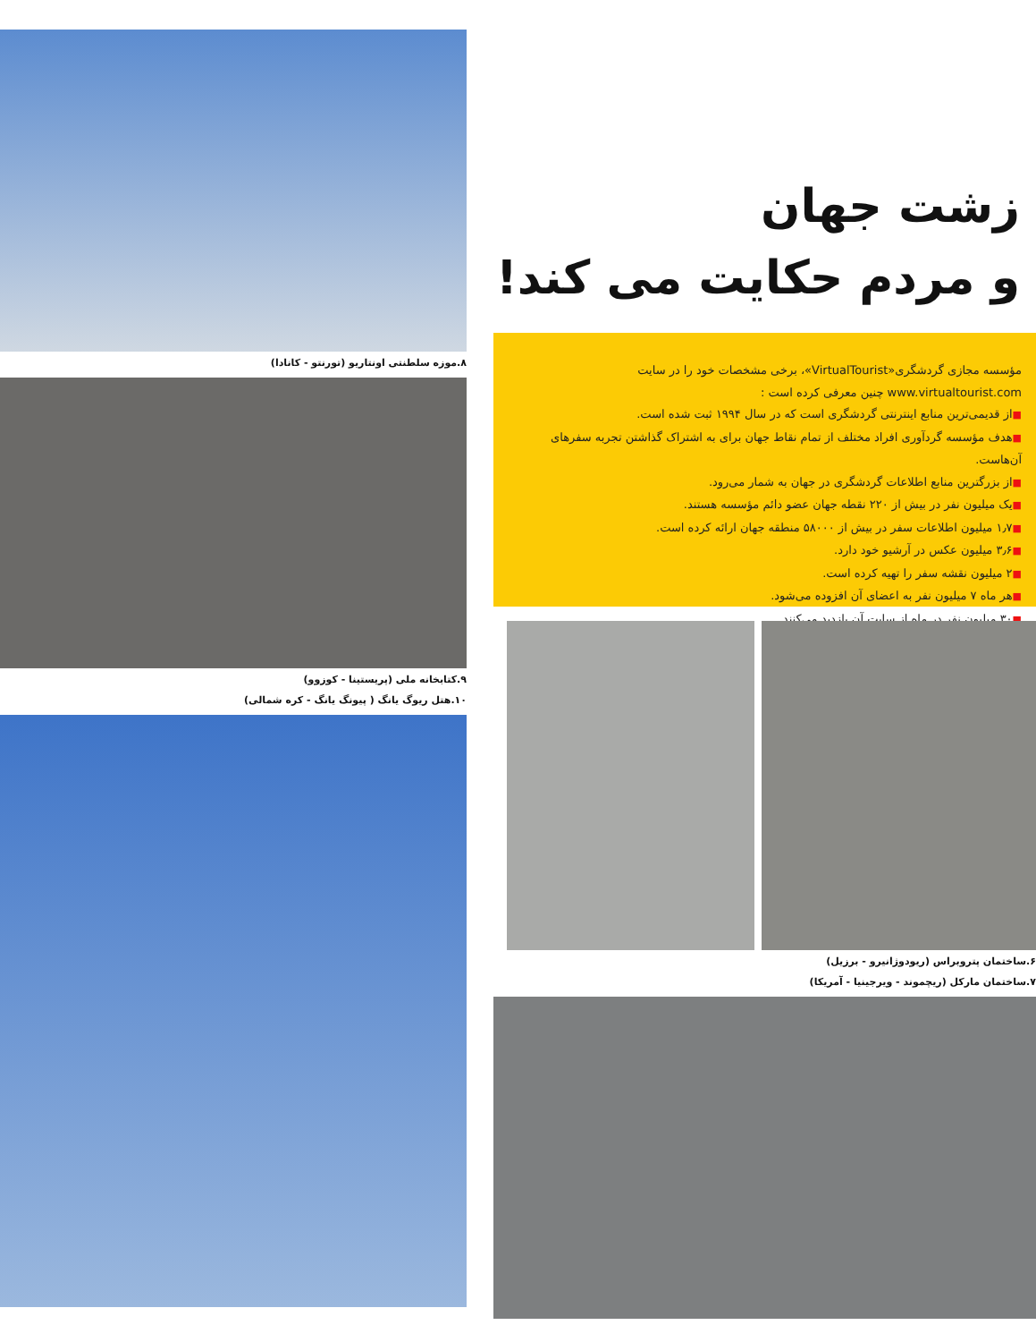زشت جهان
و مردم حکایت می کند!
مؤسسه مجازی گردشگری«VirtualTourist»، برخی مشخصات خود را در سایت www.virtualtourist.com چنین معرفی کرده است :
■از قدیمی‌ترین منابع اینترنتی گردشگری است که در سال ۱۹۹۴ ثبت شده است.
■هدف مؤسسه گردآوری افراد مختلف از تمام نقاط جهان برای به اشتراک گذاشتن تجربه سفرهای آن‌هاست.
■از بزرگترین منابع اطلاعات گردشگری در جهان به شمار می‌رود.
■یک میلیون نفر در بیش از ۲۲۰ نقطه جهان عضو دائم مؤسسه هستند.
■۱٫۷ میلیون اطلاعات سفر در بیش از ۵۸۰۰۰ منطقه جهان ارائه کرده است.
■۳٫۶ میلیون عکس در آرشیو خود دارد.
■۲ میلیون نقشه سفر را تهیه کرده است.
■هر ماه ۷ میلیون نفر به اعضای آن افزوده می‌شود.
■۳۰ میلیون نفر در ماه از سایت آن بازدید می‌کنند.
۶.ساختمان پتروبراس (ریودوژانیرو - برزیل)
۷.ساختمان مارکل (ریچموند - ویرجینیا - آمریکا)
۸.موزه سلطنتی اونتاریو (تورنتو - کانادا)
۹.کتابخانه ملی (پریستینا - کوزوو)
۱۰.هتل ریوگ یانگ ( پیونگ یانگ - کره شمالی)